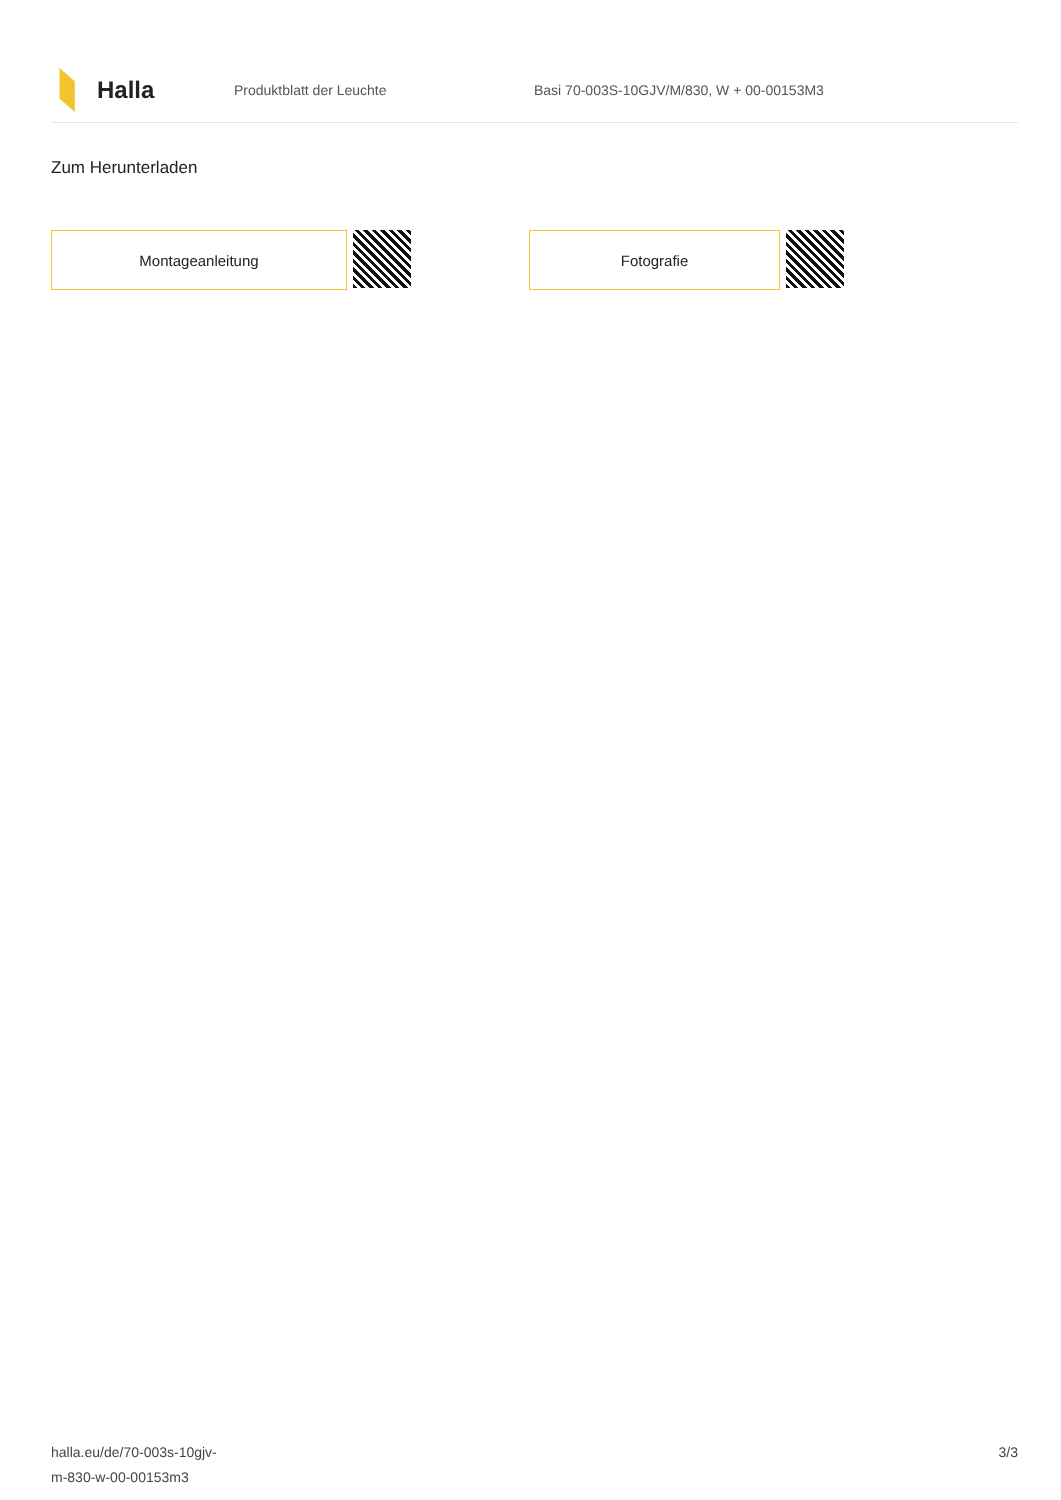Halla
Produktblatt der Leuchte
Basi 70-003S-10GJV/M/830, W + 00-00153M3
Zum Herunterladen
Montageanleitung Fotografie
halla.eu/de/70-003s-10gjv-
m-830-w-00-00153m3
3/3